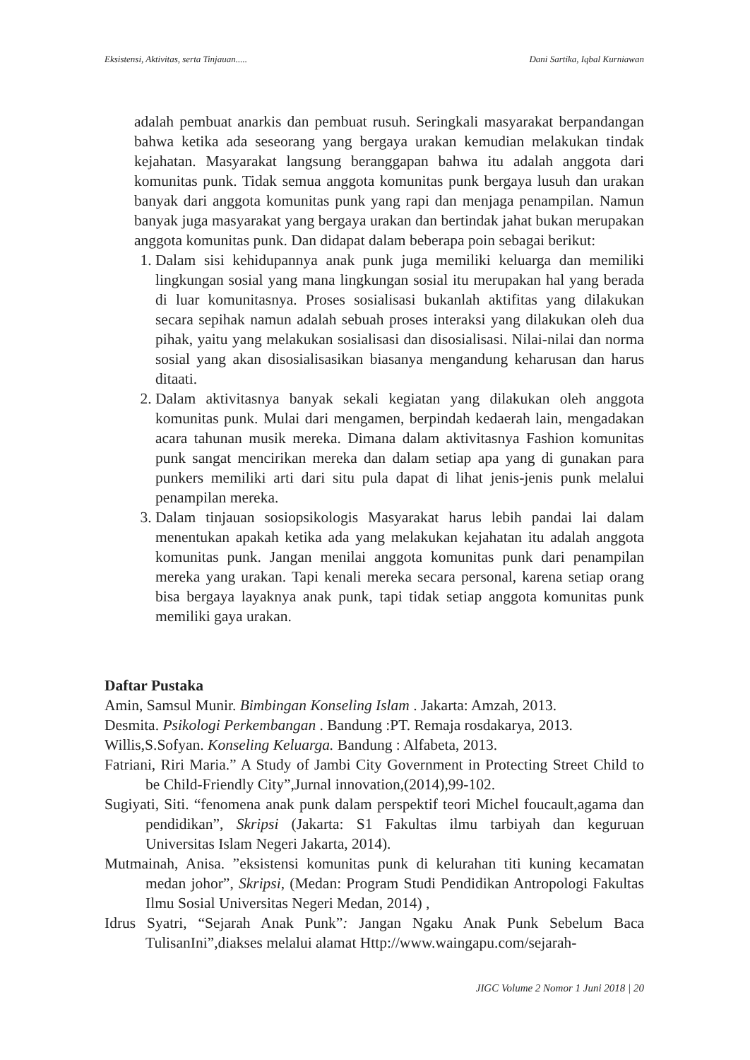Eksistensi, Aktivitas, serta Tinjauan..... Dani Sartika, Iqbal Kurniawan
adalah pembuat anarkis dan pembuat rusuh. Seringkali masyarakat berpandangan bahwa ketika ada seseorang yang bergaya urakan kemudian melakukan tindak kejahatan. Masyarakat langsung beranggapan bahwa itu adalah anggota dari komunitas punk. Tidak semua anggota komunitas punk bergaya lusuh dan urakan banyak dari anggota komunitas punk yang rapi dan menjaga penampilan. Namun banyak juga masyarakat yang bergaya urakan dan bertindak jahat bukan merupakan anggota komunitas punk. Dan didapat dalam beberapa poin sebagai berikut:
1. Dalam sisi kehidupannya anak punk juga memiliki keluarga dan memiliki lingkungan sosial yang mana lingkungan sosial itu merupakan hal yang berada di luar komunitasnya. Proses sosialisasi bukanlah aktifitas yang dilakukan secara sepihak namun adalah sebuah proses interaksi yang dilakukan oleh dua pihak, yaitu yang melakukan sosialisasi dan disosialisasi. Nilai-nilai dan norma sosial yang akan disosialisasikan biasanya mengandung keharusan dan harus ditaati.
2. Dalam aktivitasnya banyak sekali kegiatan yang dilakukan oleh anggota komunitas punk. Mulai dari mengamen, berpindah kedaerah lain, mengadakan acara tahunan musik mereka. Dimana dalam aktivitasnya Fashion komunitas punk sangat mencirikan mereka dan dalam setiap apa yang di gunakan para punkers memiliki arti dari situ pula dapat di lihat jenis-jenis punk melalui penampilan mereka.
3. Dalam tinjauan sosiopsikologis Masyarakat harus lebih pandai lai dalam menentukan apakah ketika ada yang melakukan kejahatan itu adalah anggota komunitas punk. Jangan menilai anggota komunitas punk dari penampilan mereka yang urakan. Tapi kenali mereka secara personal, karena setiap orang bisa bergaya layaknya anak punk, tapi tidak setiap anggota komunitas punk memiliki gaya urakan.
Daftar Pustaka
Amin, Samsul Munir. Bimbingan Konseling Islam . Jakarta: Amzah, 2013.
Desmita. Psikologi Perkembangan . Bandung :PT. Remaja rosdakarya, 2013.
Willis,S.Sofyan. Konseling Keluarga. Bandung : Alfabeta, 2013.
Fatriani, Riri Maria.” A Study of Jambi City Government in Protecting Street Child to be Child-Friendly City”,Jurnal innovation,(2014),99-102.
Sugiyati, Siti. “fenomena anak punk dalam perspektif teori Michel foucault,agama dan pendidikan”, Skripsi (Jakarta: S1 Fakultas ilmu tarbiyah dan keguruan Universitas Islam Negeri Jakarta, 2014).
Mutmainah, Anisa. ”eksistensi komunitas punk di kelurahan titi kuning kecamatan medan johor”, Skripsi, (Medan: Program Studi Pendidikan Antropologi Fakultas Ilmu Sosial Universitas Negeri Medan, 2014) ,
Idrus Syatri, “Sejarah Anak Punk”: Jangan Ngaku Anak Punk Sebelum Baca TulisanIni”,diakses melalui alamat Http://www.waingapu.com/sejarah-
JIGC Volume 2 Nomor 1 Juni 2018 | 20